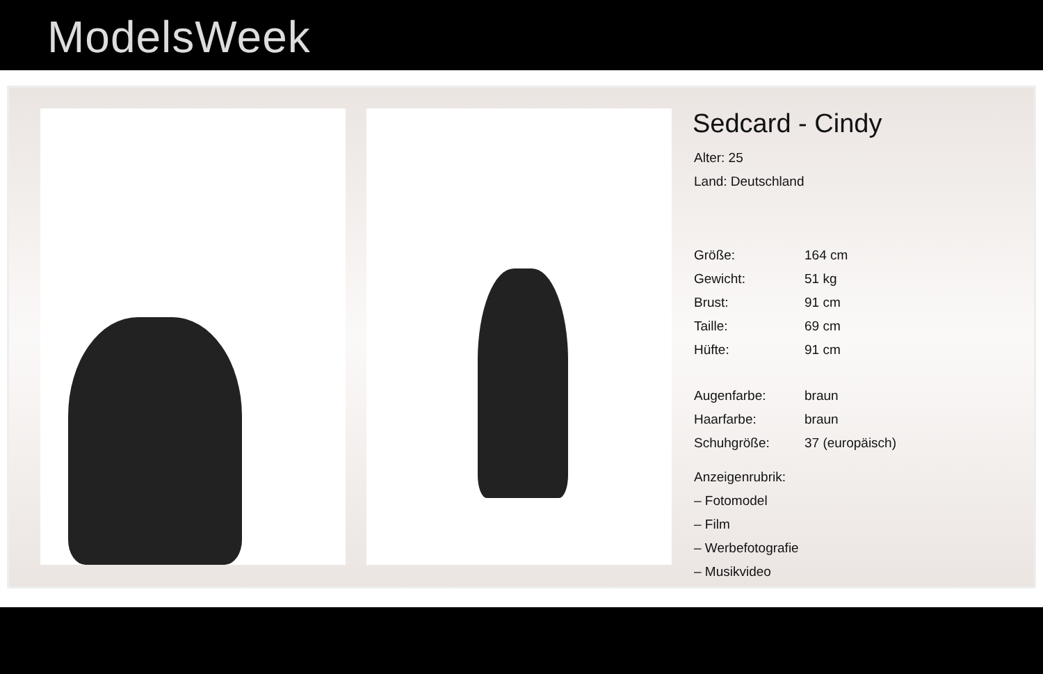ModelsWeek
Sedcard - Cindy
| Alter: 25 | |
| Land: Deutschland | |
| Größe: | 164 cm |
| Gewicht: | 51 kg |
| Brust: | 91 cm |
| Taille: | 69 cm |
| Hüfte: | 91 cm |
| Augenfarbe: | braun |
| Haarfarbe: | braun |
| Schuhgröße: | 37 (europäisch) |
| Anzeigenrubrik: | |
| – Fotomodel | |
| – Film | |
| – Werbefotografie | |
| – Musikvideo | |